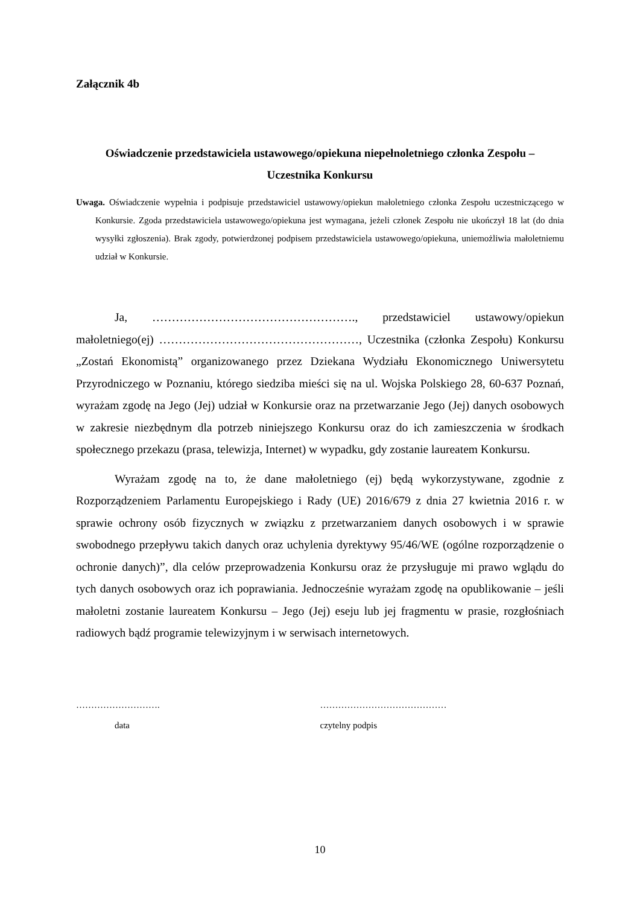Załącznik 4b
Oświadczenie przedstawiciela ustawowego/opiekuna niepełnoletniego członka Zespołu –
Uczestnika Konkursu
Uwaga. Oświadczenie wypełnia i podpisuje przedstawiciel ustawowy/opiekun małoletniego członka Zespołu uczestniczącego w Konkursie. Zgoda przedstawiciela ustawowego/opiekuna jest wymagana, jeżeli członek Zespołu nie ukończył 18 lat (do dnia wysyłki zgłoszenia). Brak zgody, potwierdzonej podpisem przedstawiciela ustawowego/opiekuna, uniemożliwia małoletniemu udział w Konkursie.
Ja, ……………………………………………., przedstawiciel ustawowy/opiekun małoletniego(ej) ……………………………………………, Uczestnika (członka Zespołu) Konkursu „Zostań Ekonomistą” organizowanego przez Dziekana Wydziału Ekonomicznego Uniwersytetu Przyrodniczego w Poznaniu, którego siedziba mieści się na ul. Wojska Polskiego 28, 60-637 Poznań, wyrażam zgodę na Jego (Jej) udział w Konkursie oraz na przetwarzanie Jego (Jej) danych osobowych w zakresie niezbędnym dla potrzeb niniejszego Konkursu oraz do ich zamieszczenia w środkach społecznego przekazu (prasa, telewizja, Internet) w wypadku, gdy zostanie laureatem Konkursu.
Wyrażam zgodę na to, że dane małoletniego (ej) będą wykorzystywane, zgodnie z Rozporządzeniem Parlamentu Europejskiego i Rady (UE) 2016/679 z dnia 27 kwietnia 2016 r. w sprawie ochrony osób fizycznych w związku z przetwarzaniem danych osobowych i w sprawie swobodnego przepływu takich danych oraz uchylenia dyrektywy 95/46/WE (ogólne rozporządzenie o ochronie danych)”, dla celów przeprowadzenia Konkursu oraz że przysługuje mi prawo wglądu do tych danych osobowych oraz ich poprawiania. Jednocześnie wyrażam zgodę na opublikowanie – jeśli małoletni zostanie laureatem Konkursu – Jego (Jej) eseju lub jej fragmentu w prasie, rozgłośniach radiowych bądź programie telewizyjnym i w serwisach internetowych.
……………………….
data
……………………………………
czytelny podpis
10